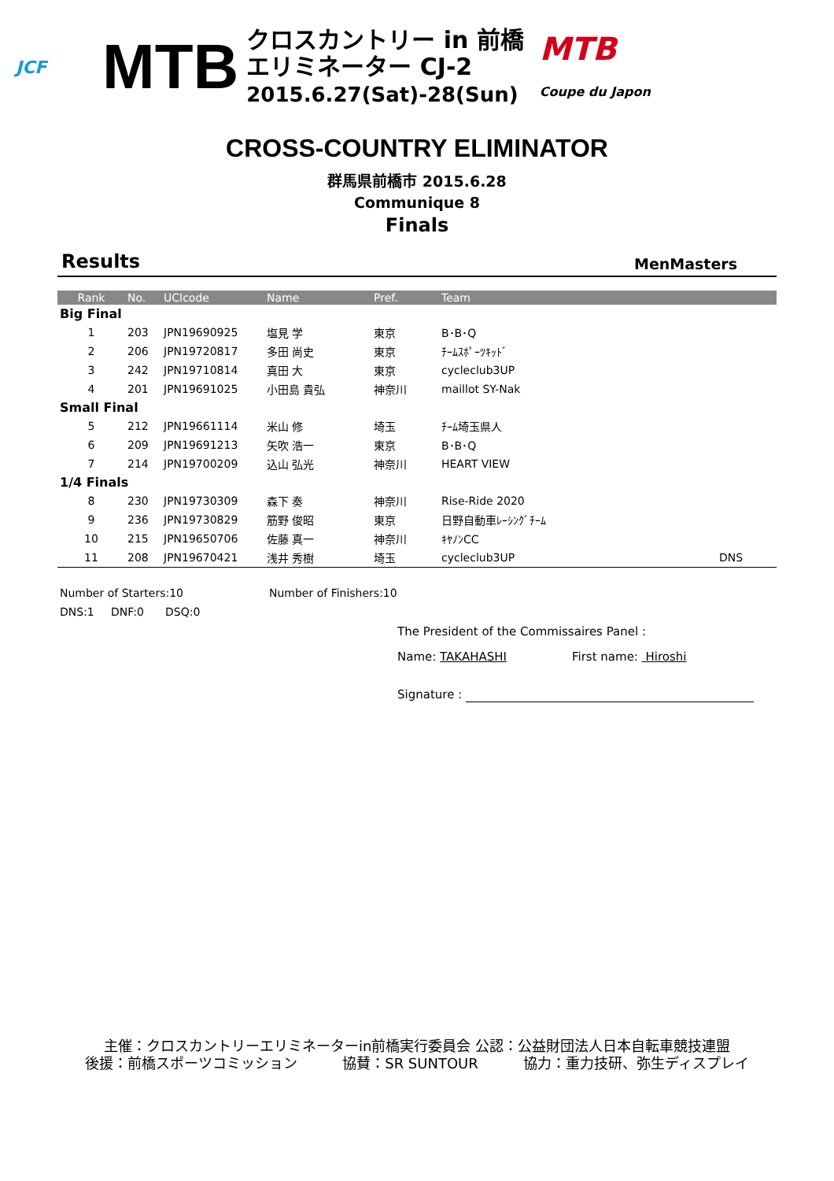JCF
MTB
クロスカントリー in 前橋
エリミネーター CJ-2
2015.6.27(Sat)-28(Sun)
MTB
Coupe du Japon
CROSS-COUNTRY ELIMINATOR
群馬県前橋市 2015.6.28
Communique 8
Finals
Results MenMasters
| Rank | No. | UCIcode | Name | Pref. | Team | |
| --- | --- | --- | --- | --- | --- | --- |
| Big Final | | | | | | |
| 1 | 203 | JPN19690925 | 塩見 学 | 東京 | B･B･Q | |
| 2 | 206 | JPN19720817 | 多田 尚史 | 東京 | ﾁｰﾑｽﾎﾟｰﾂｷｯﾄﾞ | |
| 3 | 242 | JPN19710814 | 真田 大 | 東京 | cycleclub3UP | |
| 4 | 201 | JPN19691025 | 小田島 貴弘 | 神奈川 | maillot SY-Nak | |
| Small Final | | | | | | |
| 5 | 212 | JPN19661114 | 米山 修 | 埼玉 | ﾁｰﾑ埼玉県人 | |
| 6 | 209 | JPN19691213 | 矢吹 浩一 | 東京 | B･B･Q | |
| 7 | 214 | JPN19700209 | 込山 弘光 | 神奈川 | HEART VIEW | |
| 1/4 Finals | | | | | | |
| 8 | 230 | JPN19730309 | 森下 奏 | 神奈川 | Rise-Ride 2020 | |
| 9 | 236 | JPN19730829 | 筋野 俊昭 | 東京 | 日野自動車ﾚｰｼﾝｸﾞﾁｰﾑ | |
| 10 | 215 | JPN19650706 | 佐藤 真一 | 神奈川 | ｷﾔﾉﾝCC | |
| 11 | 208 | JPN19670421 | 浅井 秀樹 | 埼玉 | cycleclub3UP | DNS |
Number of Starters:10 Number of Finishers:10
DNS:1 DNF:0 DSQ:0
The President of the Commissaires Panel :
Name: TAKAHASHI First name: Hiroshi
Signature :
主催：クロスカントリーエリミネーターin前橋実行委員会 公認：公益財団法人日本自転車競技連盟
後援：前橋スポーツコミッション 協賛：SR SUNTOUR 協力：重力技研、弥生ディスプレイ